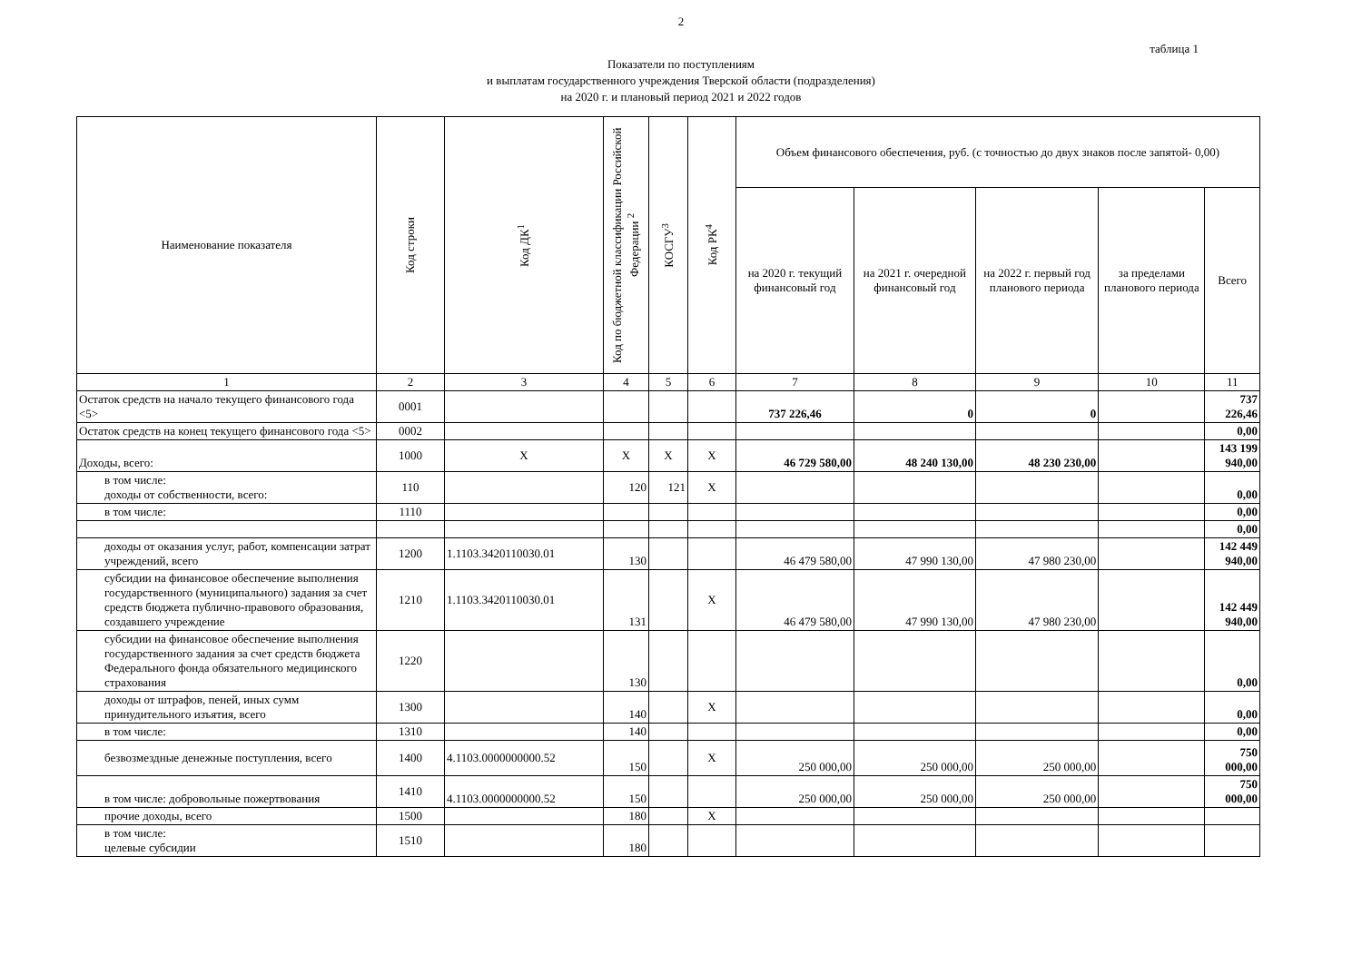2
таблица 1
Показатели по поступлениям
и выплатам государственного учреждения Тверской области (подразделения)
на 2020 г. и плановый период 2021 и 2022 годов
| Наименование показателя | Код строки | Код ДК<sup>1</sup> | Код по бюджетной классификации Российской Федерации <sup>2</sup> | КОСГУ<sup>3</sup> | Код РК<sup>4</sup> | Объем финансового обеспечения, руб. (с точностью до двух знаков после запятой- 0,00) | | | | |
| --- | --- | --- | --- | --- | --- | --- | --- | --- | --- | --- |
| | | | | | | на 2020 г. текущий финансовый год | на 2021 г. очередной финансовый год | на 2022 г. первый год планового периода | за пределами планового периода | Всего |
| 1 | 2 | 3 | 4 | 5 | 6 | 7 | 8 | 9 | 10 | 11 |
| Остаток средств на начало текущего финансового года <5> | 0001 | | | | | 737 226,46 | 0 | 0 | | 737 226,46 |
| Остаток средств на конец текущего финансового года <5> | 0002 | | | | | | | | | 0,00 |
| Доходы, всего: | 1000 | X | X | X | X | 46 729 580,00 | 48 240 130,00 | 48 230 230,00 | | 143 199 940,00 |
| в том числе: доходы от собственности, всего: | 110 | | 120 | 121 | X | | | | | 0,00 |
| в том числе: | 1110 | | | | | | | | | 0,00 |
| | | | | | | | | | | 0,00 |
| доходы от оказания услуг, работ, компенсации затрат учреждений, всего | 1200 | 1.1103.3420110030.01 | 130 | | | 46 479 580,00 | 47 990 130,00 | 47 980 230,00 | | 142 449 940,00 |
| субсидии на финансовое обеспечение выполнения государственного (муниципального) задания за счет средств бюджета публично-правового образования, создавшего учреждение | 1210 | 1.1103.3420110030.01 | 131 | | X | 46 479 580,00 | 47 990 130,00 | 47 980 230,00 | | 142 449 940,00 |
| субсидии на финансовое обеспечение выполнения государственного задания за счет средств бюджета Федерального фонда обязательного медицинского страхования | 1220 | | 130 | | | | | | | 0,00 |
| доходы от штрафов, пеней, иных сумм принудительного изъятия, всего | 1300 | | 140 | | X | | | | | 0,00 |
| в том числе: | 1310 | | 140 | | | | | | | 0,00 |
| безвозмездные денежные поступления, всего | 1400 | 4.1103.0000000000.52 | 150 | | X | 250 000,00 | 250 000,00 | 250 000,00 | | 750 000,00 |
| в том числе: добровольные пожертвования | 1410 | 4.1103.0000000000.52 | 150 | | | 250 000,00 | 250 000,00 | 250 000,00 | | 750 000,00 |
| прочие доходы, всего | 1500 | | 180 | | X | | | | | |
| в том числе: целевые субсидии | 1510 | | 180 | | | | | | | |